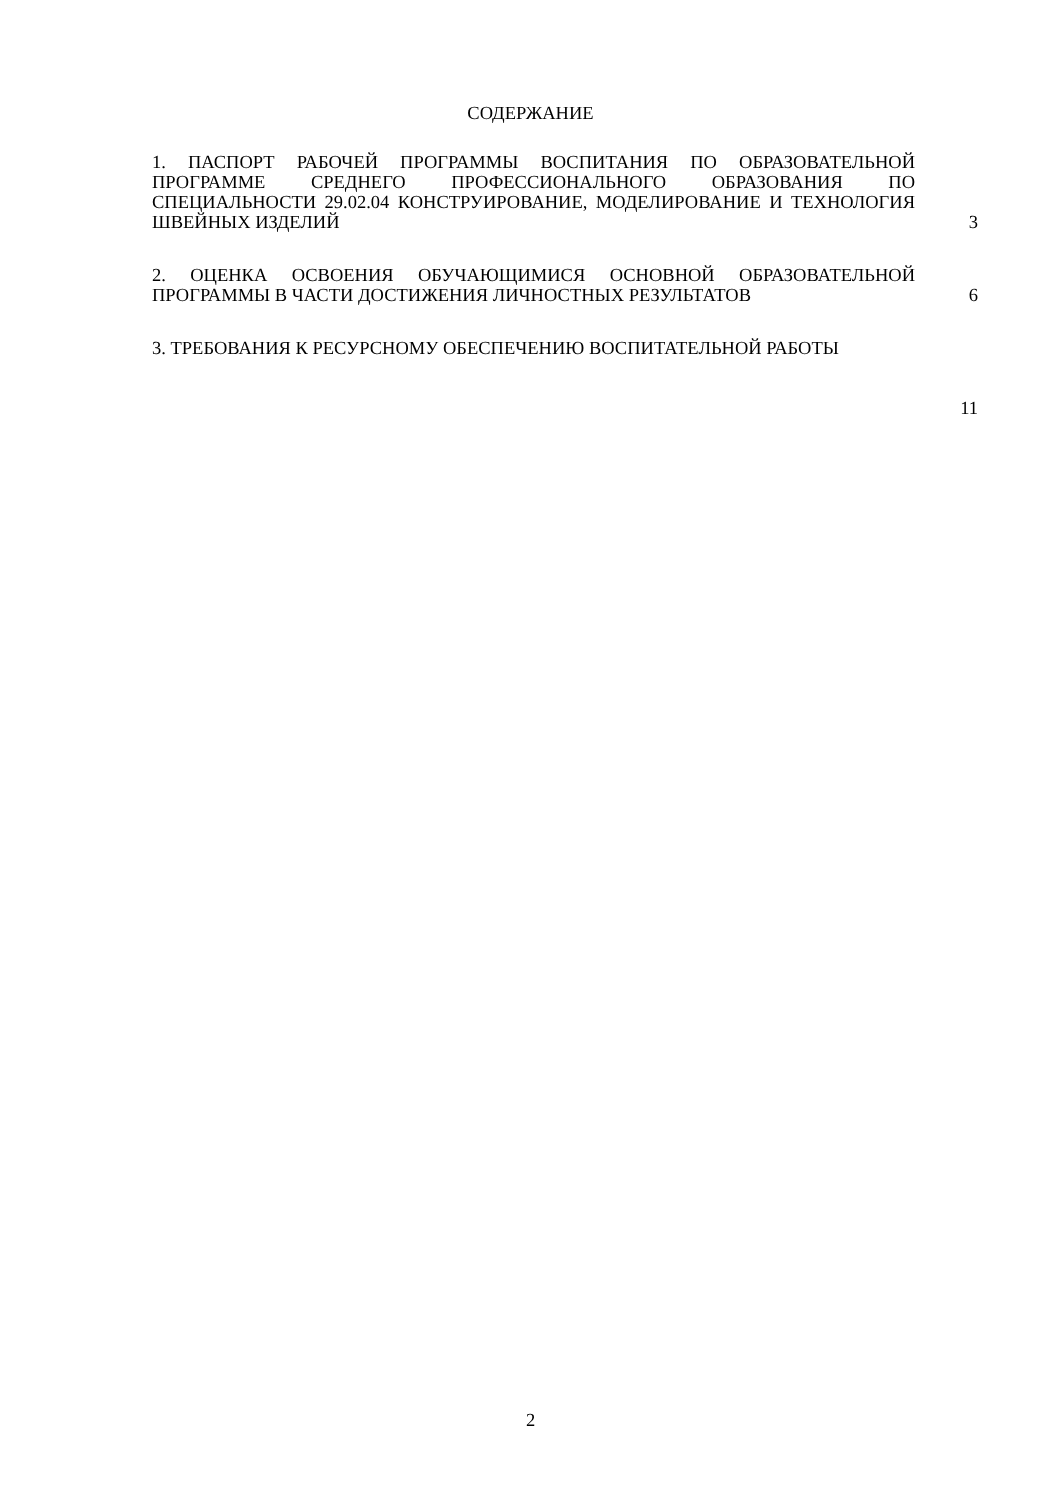СОДЕРЖАНИЕ
| 1. ПАСПОРТ РАБОЧЕЙ ПРОГРАММЫ ВОСПИТАНИЯ ПО ОБРАЗОВАТЕЛЬНОЙ ПРОГРАММЕ СРЕДНЕГО ПРОФЕССИОНАЛЬНОГО ОБРАЗОВАНИЯ ПО СПЕЦИАЛЬНОСТИ 29.02.04 КОНСТРУИРОВАНИЕ, МОДЕЛИРОВАНИЕ И ТЕХНОЛОГИЯ ШВЕЙНЫХ ИЗДЕЛИЙ | 3 |
| 2. ОЦЕНКА ОСВОЕНИЯ ОБУЧАЮЩИМИСЯ ОСНОВНОЙ ОБРАЗОВАТЕЛЬНОЙ ПРОГРАММЫ В ЧАСТИ ДОСТИЖЕНИЯ ЛИЧНОСТНЫХ РЕЗУЛЬТАТОВ | 6 |
| 3. ТРЕБОВАНИЯ К РЕСУРСНОМУ ОБЕСПЕЧЕНИЮ ВОСПИТАТЕЛЬНОЙ РАБОТЫ | 11 |
2